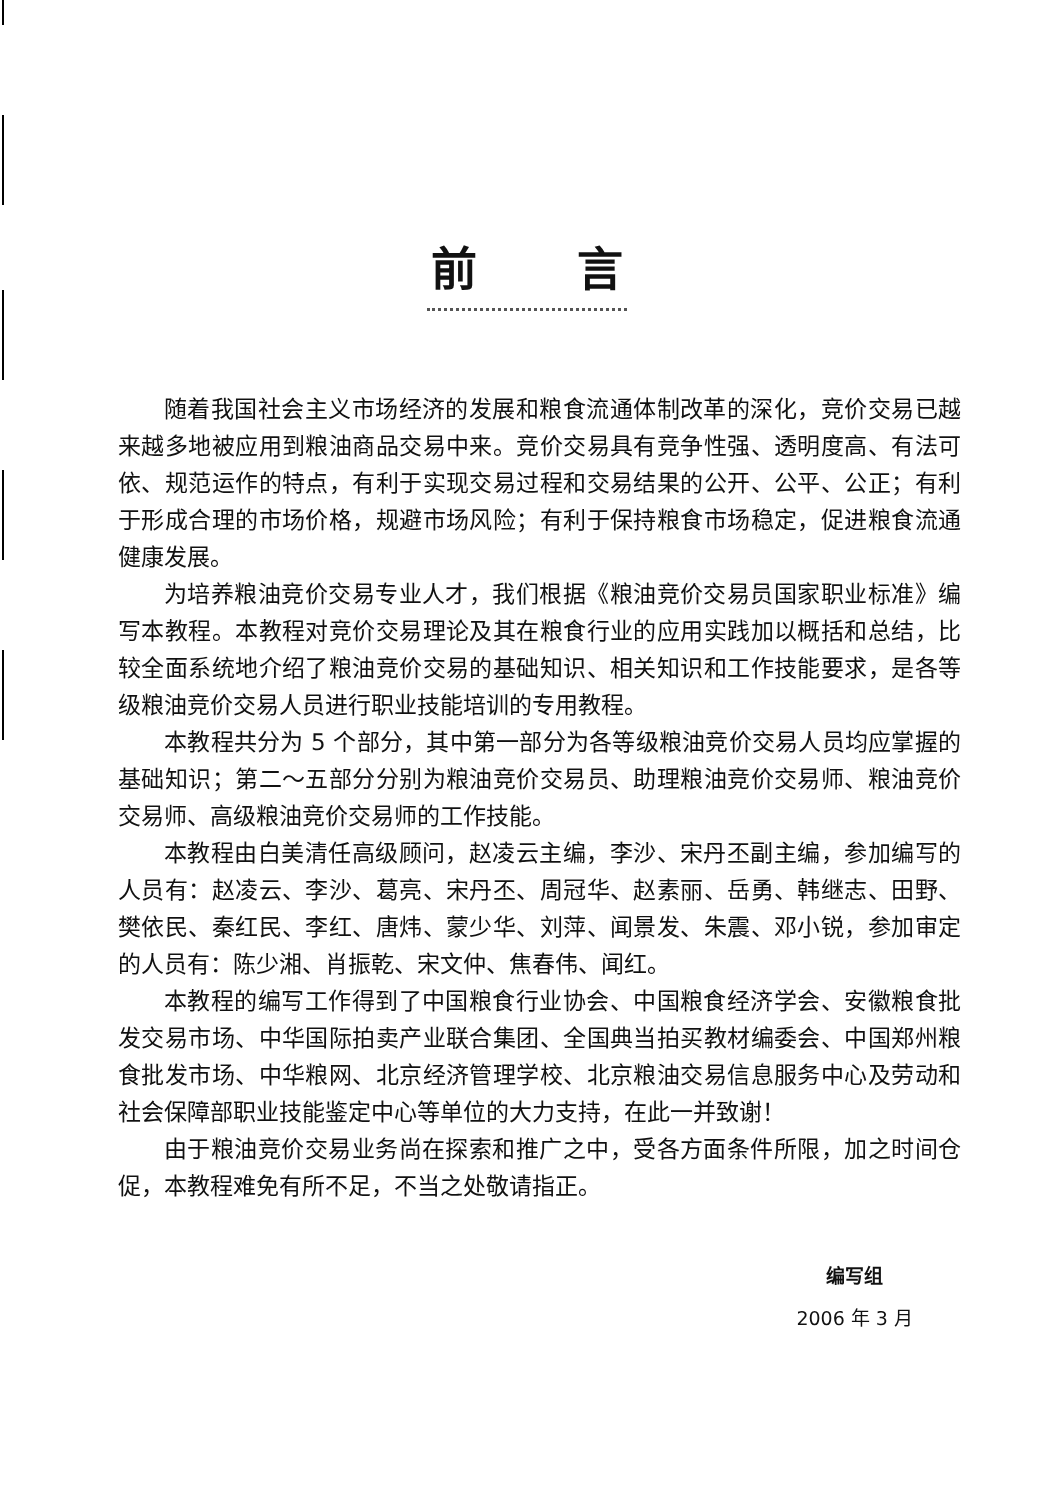前言
随着我国社会主义市场经济的发展和粮食流通体制改革的深化，竞价交易已越来越多地被应用到粮油商品交易中来。竞价交易具有竞争性强、透明度高、有法可依、规范运作的特点，有利于实现交易过程和交易结果的公开、公平、公正；有利于形成合理的市场价格，规避市场风险；有利于保持粮食市场稳定，促进粮食流通健康发展。
为培养粮油竞价交易专业人才，我们根据《粮油竞价交易员国家职业标准》编写本教程。本教程对竞价交易理论及其在粮食行业的应用实践加以概括和总结，比较全面系统地介绍了粮油竞价交易的基础知识、相关知识和工作技能要求，是各等级粮油竞价交易人员进行职业技能培训的专用教程。
本教程共分为 5 个部分，其中第一部分为各等级粮油竞价交易人员均应掌握的基础知识；第二～五部分分别为粮油竞价交易员、助理粮油竞价交易师、粮油竞价交易师、高级粮油竞价交易师的工作技能。
本教程由白美清任高级顾问，赵凌云主编，李沙、宋丹丕副主编，参加编写的人员有：赵凌云、李沙、葛亮、宋丹丕、周冠华、赵素丽、岳勇、韩继志、田野、樊依民、秦红民、李红、唐炜、蒙少华、刘萍、闻景发、朱震、邓小锐，参加审定的人员有：陈少湘、肖振乾、宋文仲、焦春伟、闻红。
本教程的编写工作得到了中国粮食行业协会、中国粮食经济学会、安徽粮食批发交易市场、中华国际拍卖产业联合集团、全国典当拍买教材编委会、中国郑州粮食批发市场、中华粮网、北京经济管理学校、北京粮油交易信息服务中心及劳动和社会保障部职业技能鉴定中心等单位的大力支持，在此一并致谢！
由于粮油竞价交易业务尚在探索和推广之中，受各方面条件所限，加之时间仓促，本教程难免有所不足，不当之处敬请指正。
编写组
2006 年 3 月